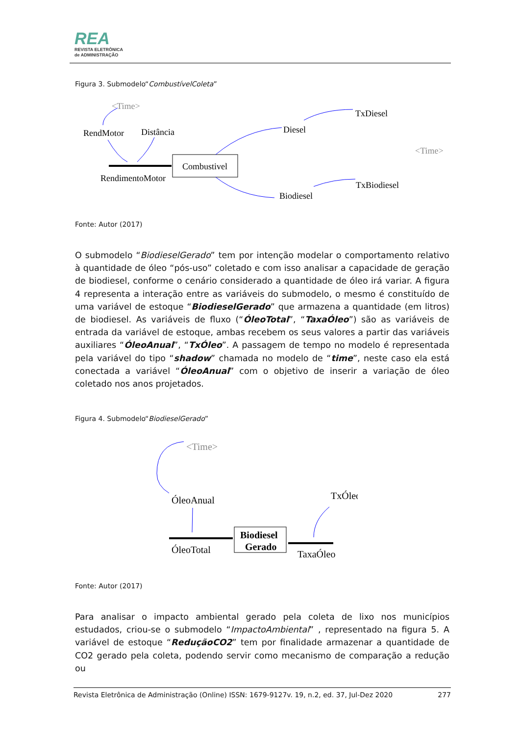REA
REVISTA ELETRÔNICA
de ADMINISTRAÇÃO
Figura 3. Submodelo“CombustívelColeta”
<Time>
RendMotor
Distância
Combustivel
RendimentoMotor
Diesel
TxDiesel
<Time>
TxBiodiesel
Biodiesel
Fonte: Autor (2017)
O submodelo “BiodieselGerado” tem por intenção modelar o comportamento relativo à quantidade de óleo “pós-uso” coletado e com isso analisar a capacidade de geração de biodiesel, conforme o cenário considerado a quantidade de óleo irá variar. A figura 4 representa a interação entre as variáveis do submodelo, o mesmo é constituído de uma variável de estoque “BiodieselGerado” que armazena a quantidade (em litros) de biodiesel. As variáveis de fluxo (“ÓleoTotal”, “TaxaÓleo”) são as variáveis de entrada da variável de estoque, ambas recebem os seus valores a partir das variáveis auxiliares “ÓleoAnual”, “TxÓleo”. A passagem de tempo no modelo é representada pela variável do tipo “shadow” chamada no modelo de “time”, neste caso ela está conectada a variável “ÓleoAnual” com o objetivo de inserir a variação de óleo coletado nos anos projetados.
Figura 4. Submodelo“BiodieselGerado”
<Time>
ÓleoAnual
TxÓleo
Biodiesel
Gerado
ÓleoTotal
TaxaÓleo
Fonte: Autor (2017)
Para analisar o impacto ambiental gerado pela coleta de lixo nos municípios estudados, criou-se o submodelo “ImpactoAmbiental” , representado na figura 5. A variável de estoque “ReduçãoCO2” tem por finalidade armazenar a quantidade de CO2 gerado pela coleta, podendo servir como mecanismo de comparação a redução ou
Revista Eletrônica de Administração (Online) ISSN: 1679-9127v. 19, n.2, ed. 37, Jul-Dez 2020 277